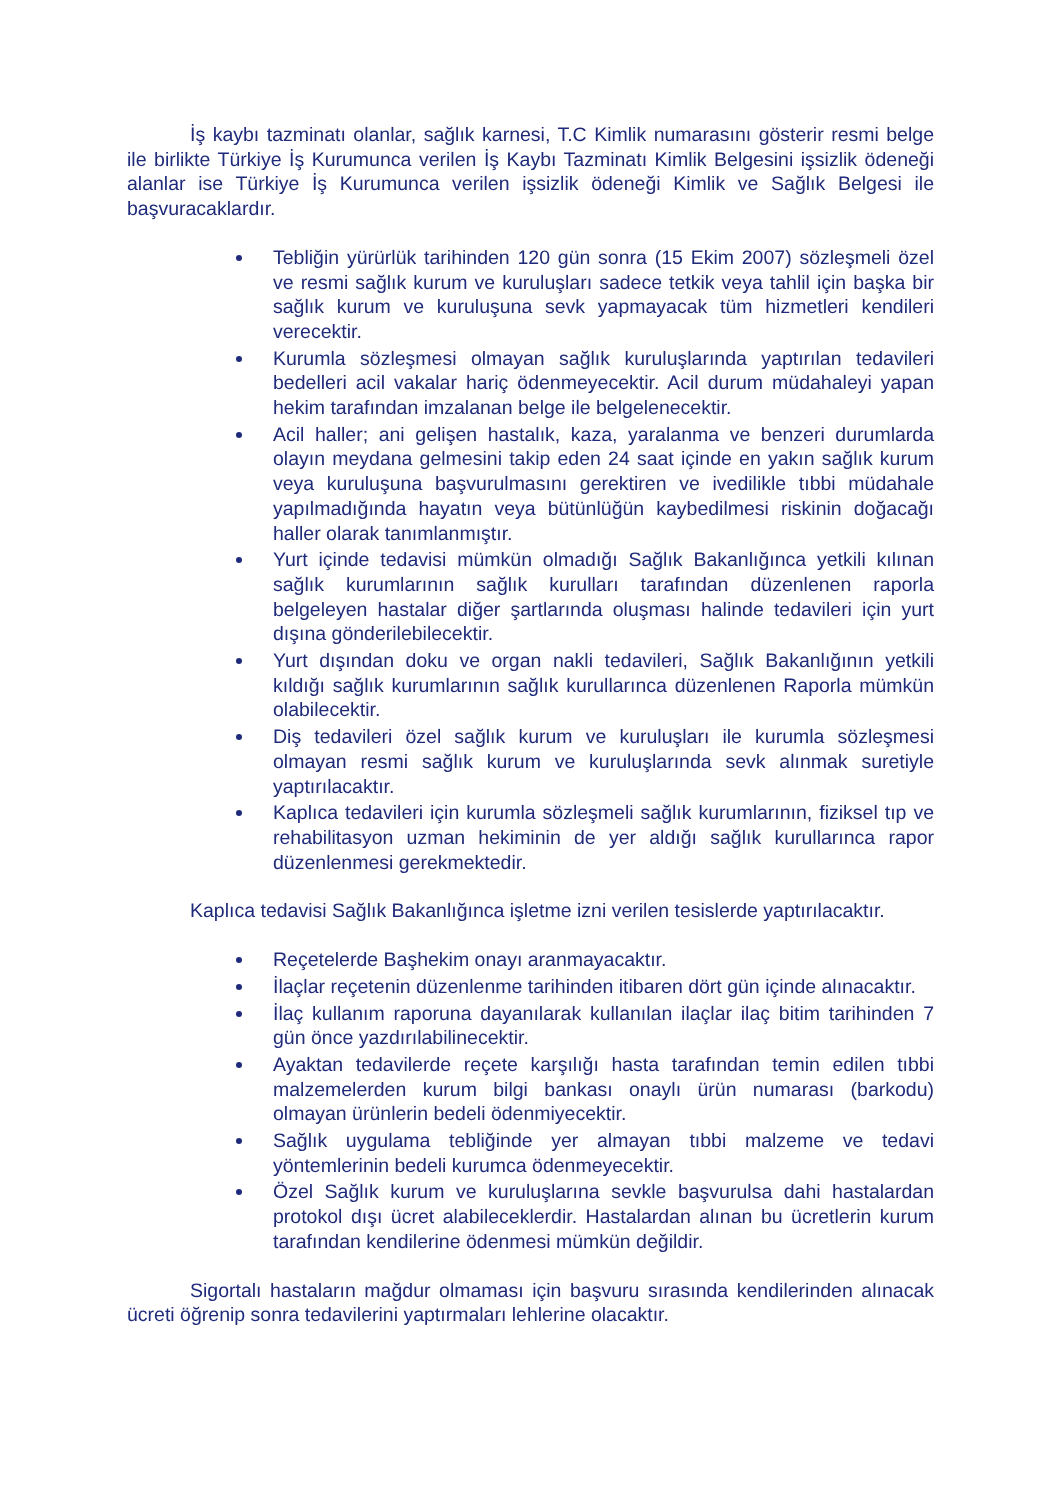İş kaybı tazminatı olanlar, sağlık karnesi, T.C Kimlik numarasını gösterir resmi belge ile birlikte Türkiye İş Kurumunca verilen İş Kaybı Tazminatı Kimlik Belgesini işsizlik ödeneği alanlar ise Türkiye İş Kurumunca verilen işsizlik ödeneği Kimlik ve Sağlık Belgesi ile başvuracaklardır.
Tebliğin yürürlük tarihinden 120 gün sonra (15 Ekim 2007) sözleşmeli özel ve resmi sağlık kurum ve kuruluşları sadece tetkik veya tahlil için başka bir sağlık kurum ve kuruluşuna sevk yapmayacak tüm hizmetleri kendileri verecektir.
Kurumla sözleşmesi olmayan sağlık kuruluşlarında yaptırılan tedavileri bedelleri acil vakalar hariç ödenmeyecektir. Acil durum müdahaleyi yapan hekim tarafından imzalanan belge ile belgelenecektir.
Acil haller; ani gelişen hastalık, kaza, yaralanma ve benzeri durumlarda olayın meydana gelmesini takip eden 24 saat içinde en yakın sağlık kurum veya kuruluşuna başvurulmasını gerektiren ve ivedilikle tıbbi müdahale yapılmadığında hayatın veya bütünlüğün kaybedilmesi riskinin doğacağı haller olarak tanımlanmıştır.
Yurt içinde tedavisi mümkün olmadığı Sağlık Bakanlığınca yetkili kılınan sağlık kurumlarının sağlık kurulları tarafından düzenlenen raporla belgeleyen hastalar diğer şartlarında oluşması halinde tedavileri için yurt dışına gönderilebilecektir.
Yurt dışından doku ve organ nakli tedavileri, Sağlık Bakanlığının yetkili kıldığı sağlık kurumlarının sağlık kurullarınca düzenlenen Raporla mümkün olabilecektir.
Diş tedavileri özel sağlık kurum ve kuruluşları ile kurumla sözleşmesi olmayan resmi sağlık kurum ve kuruluşlarında sevk alınmak suretiyle yaptırılacaktır.
Kaplıca tedavileri için kurumla sözleşmeli sağlık kurumlarının, fiziksel tıp ve rehabilitasyon uzman hekiminin de yer aldığı sağlık kurullarınca rapor düzenlenmesi gerekmektedir.
Kaplıca tedavisi Sağlık Bakanlığınca işletme izni verilen tesislerde yaptırılacaktır.
Reçetelerde Başhekim onayı aranmayacaktır.
İlaçlar reçetenin düzenlenme tarihinden itibaren dört gün içinde alınacaktır.
İlaç kullanım raporuna dayanılarak kullanılan ilaçlar ilaç bitim tarihinden 7 gün önce yazdırılabilinecektir.
Ayaktan tedavilerde reçete karşılığı hasta tarafından temin edilen tıbbi malzemelerden kurum bilgi bankası onaylı ürün numarası (barkodu) olmayan ürünlerin bedeli ödenmiyecektir.
Sağlık uygulama tebliğinde yer almayan tıbbi malzeme ve tedavi yöntemlerinin bedeli kurumca ödenmeyecektir.
Özel Sağlık kurum ve kuruluşlarına sevkle başvurulsa dahi hastalardan protokol dışı ücret alabileceklerdir. Hastalardan alınan bu ücretlerin kurum tarafından kendilerine ödenmesi mümkün değildir.
Sigortalı hastaların mağdur olmaması için başvuru sırasında kendilerinden alınacak ücreti öğrenip sonra tedavilerini yaptırmaları lehlerine olacaktır.